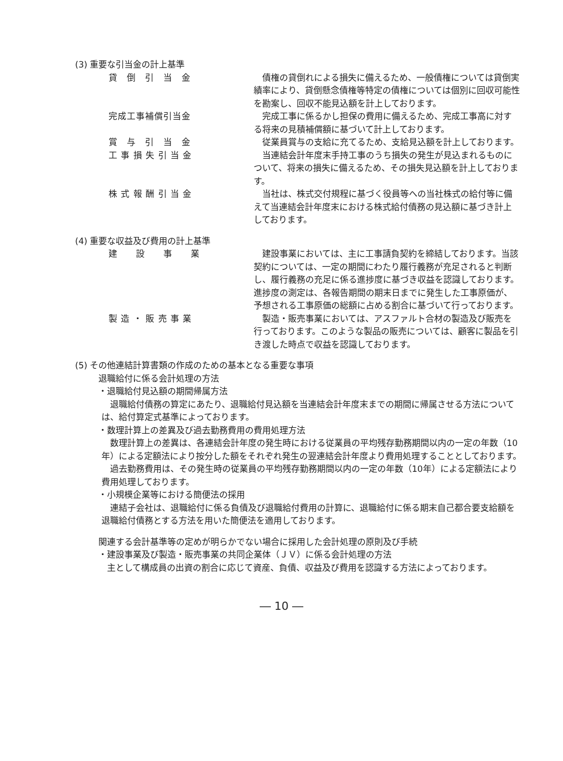(3) 重要な引当金の計上基準
貸　倒　引　当　金 債権の貸倒れによる損失に備えるため、一般債権については貸倒実績率により、貸倒懸念債権等特定の債権については個別に回収可能性を勘案し、回収不能見込額を計上しております。
完成工事補償引当金 完成工事に係るかし担保の費用に備えるため、完成工事高に対する将来の見積補償額に基づいて計上しております。
賞　与　引　当　金 従業員賞与の支給に充てるため、支給見込額を計上しております。
工 事 損 失 引 当 金 当連結会計年度末手持工事のうち損失の発生が見込まれるものについて、将来の損失に備えるため、その損失見込額を計上しております。
株 式 報 酬 引 当 金 当社は、株式交付規程に基づく役員等への当社株式の給付等に備えて当連結会計年度末における株式給付債務の見込額に基づき計上しております。
(4) 重要な収益及び費用の計上基準
建　　設　　事　　業 建設事業においては、主に工事請負契約を締結しております。当該契約については、一定の期間にわたり履行義務が充足されると判断し、履行義務の充足に係る進捗度に基づき収益を認識しております。進捗度の測定は、各報告期間の期末日までに発生した工事原価が、予想される工事原価の総額に占める割合に基づいて行っております。
製 造 ・ 販 売 事 業 製造・販売事業においては、アスファルト合材の製造及び販売を行っております。このような製品の販売については、顧客に製品を引き渡した時点で収益を認識しております。
(5) その他連結計算書類の作成のための基本となる重要な事項
退職給付に係る会計処理の方法
・退職給付見込額の期間帰属方法
退職給付債務の算定にあたり、退職給付見込額を当連結会計年度末までの期間に帰属させる方法については、給付算定式基準によっております。
・数理計算上の差異及び過去勤務費用の費用処理方法
数理計算上の差異は、各連結会計年度の発生時における従業員の平均残存勤務期間以内の一定の年数（10年）による定額法により按分した額をそれぞれ発生の翌連結会計年度より費用処理することとしております。
過去勤務費用は、その発生時の従業員の平均残存勤務期間以内の一定の年数（10年）による定額法により費用処理しております。
・小規模企業等における簡便法の採用
連結子会社は、退職給付に係る負債及び退職給付費用の計算に、退職給付に係る期末自己都合要支給額を退職給付債務とする方法を用いた簡便法を適用しております。
関連する会計基準等の定めが明らかでない場合に採用した会計処理の原則及び手続
・建設事業及び製造・販売事業の共同企業体（ＪＶ）に係る会計処理の方法
主として構成員の出資の割合に応じて資産、負債、収益及び費用を認識する方法によっております。
― 10 ―